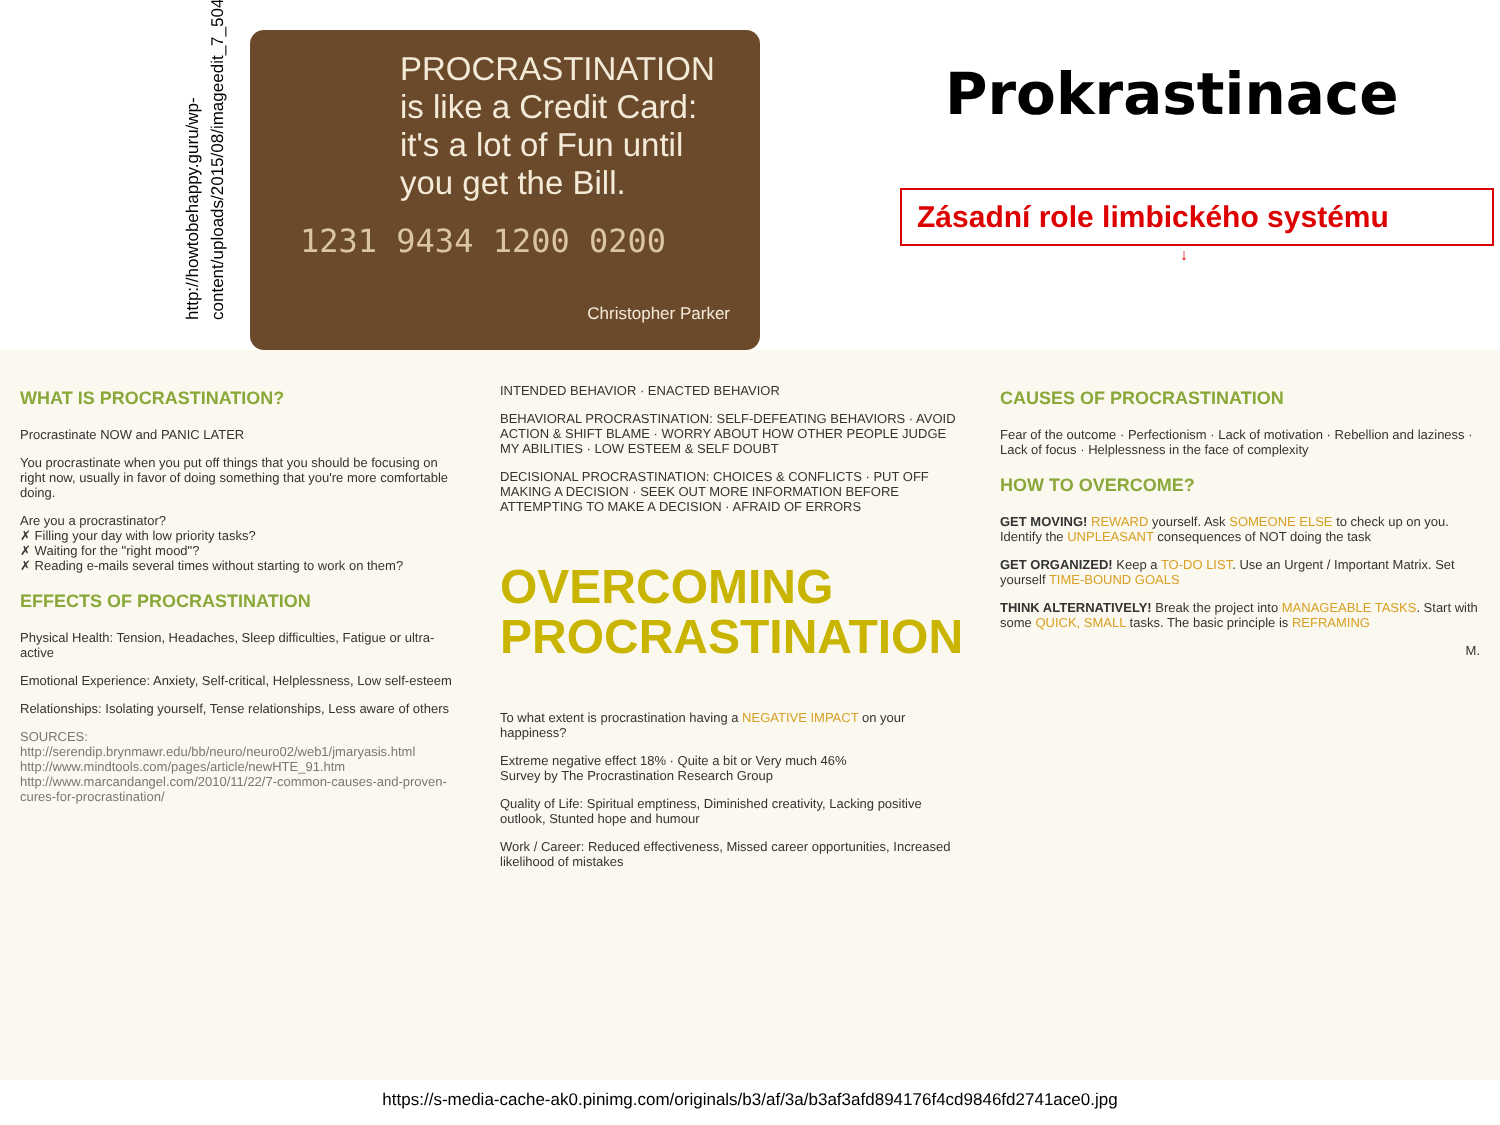http://howtobehappy.guru/wp-content/uploads/2015/08/imageedit_7_5046245303.jpg
PROCRASTINATION is like a Credit Card: it's a lot of Fun until you get the Bill.
1231 9434 1200 0200
Christopher Parker
Prokrastinace
Zásadní role limbického systému
↓
WHAT IS PROCRASTINATION?
Procrastinate NOW and PANIC LATER
You procrastinate when you put off things that you should be focusing on right now, usually in favor of doing something that you're more comfortable doing.
Are you a procrastinator?
✗ Filling your day with low priority tasks?
✗ Waiting for the "right mood"?
✗ Reading e-mails several times without starting to work on them?
EFFECTS OF PROCRASTINATION
Physical Health: Tension, Headaches, Sleep difficulties, Fatigue or ultra-active
Emotional Experience: Anxiety, Self-critical, Helplessness, Low self-esteem
Relationships: Isolating yourself, Tense relationships, Less aware of others
SOURCES: http://serendip.brynmawr.edu/bb/neuro/neuro02/web1/jmaryasis.html
http://www.mindtools.com/pages/article/newHTE_91.htm
http://www.marcandangel.com/2010/11/22/7-common-causes-and-proven-cures-for-procrastination/
INTENDED BEHAVIOR · ENACTED BEHAVIOR
BEHAVIORAL PROCRASTINATION: SELF-DEFEATING BEHAVIORS · AVOID ACTION & SHIFT BLAME · WORRY ABOUT HOW OTHER PEOPLE JUDGE MY ABILITIES · LOW ESTEEM & SELF DOUBT
DECISIONAL PROCRASTINATION: CHOICES & CONFLICTS · PUT OFF MAKING A DECISION · SEEK OUT MORE INFORMATION BEFORE ATTEMPTING TO MAKE A DECISION · AFRAID OF ERRORS
OVERCOMING PROCRASTINATION
To what extent is procrastination having a NEGATIVE IMPACT on your happiness?
Extreme negative effect 18% · Quite a bit or Very much 46%
Survey by The Procrastination Research Group
Quality of Life: Spiritual emptiness, Diminished creativity, Lacking positive outlook, Stunted hope and humour
Work / Career: Reduced effectiveness, Missed career opportunities, Increased likelihood of mistakes
CAUSES OF PROCRASTINATION
Fear of the outcome · Perfectionism · Lack of motivation · Rebellion and laziness · Lack of focus · Helplessness in the face of complexity
HOW TO OVERCOME?
GET MOVING! REWARD yourself. Ask SOMEONE ELSE to check up on you. Identify the UNPLEASANT consequences of NOT doing the task
GET ORGANIZED! Keep a TO-DO LIST. Use an Urgent / Important Matrix. Set yourself TIME-BOUND GOALS
THINK ALTERNATIVELY! Break the project into MANAGEABLE TASKS. Start with some QUICK, SMALL tasks. The basic principle is REFRAMING
M.
https://s-media-cache-ak0.pinimg.com/originals/b3/af/3a/b3af3afd894176f4cd9846fd2741ace0.jpg